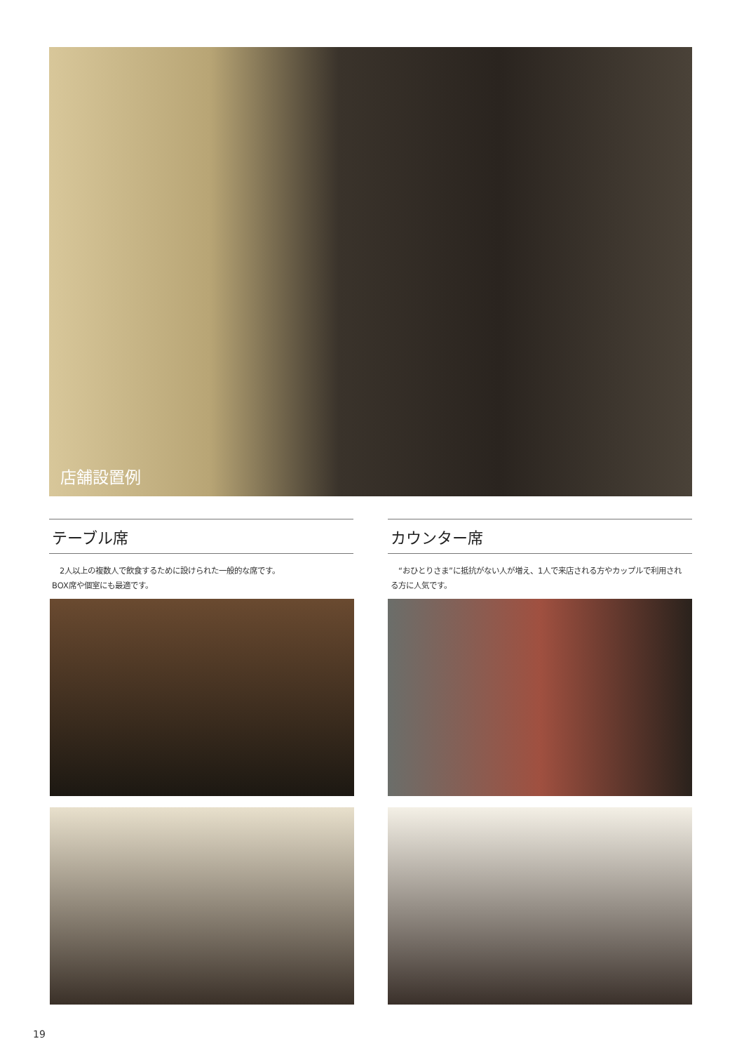店舗設置例
テーブル席
　2人以上の複数人で飲食するために設けられた一般的な席です。
BOX席や個室にも最適です。
カウンター席
　“おひとりさま”に抵抗がない人が増え、1人で来店される方やカップルで利用される方に人気です。
19